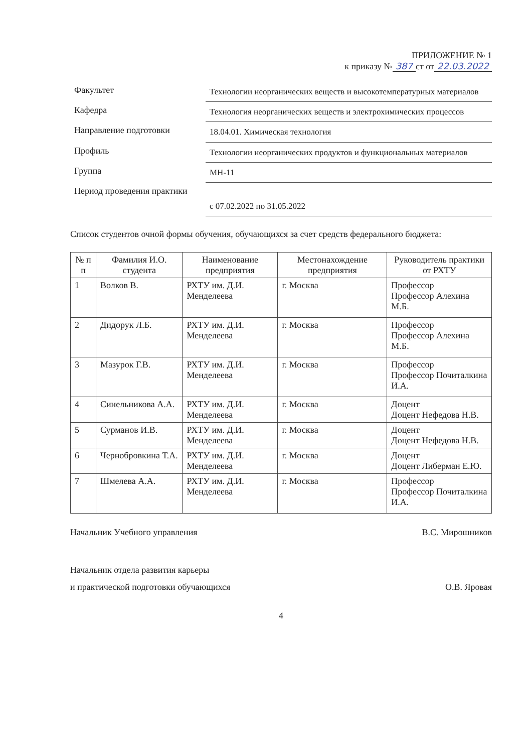ПРИЛОЖЕНИЕ № 1
к приказу № 387 ст от 22.03.2022
Факультет
Технологии неорганических веществ и высокотемпературных материалов
Кафедра
Технология неорганических веществ и электрохимических процессов
Направление подготовки
18.04.01. Химическая технология
Профиль
Технологии неорганических продуктов и функциональных материалов
Группа
МН-11
Период проведения практики
с 07.02.2022 по 31.05.2022
Список студентов очной формы обучения, обучающихся за счет средств федерального бюджета:
| № п п | Фамилия И.О. студента | Наименование предприятия | Местонахождение предприятия | Руководитель практики от РХТУ |
| --- | --- | --- | --- | --- |
| 1 | Волков В. | РХТУ им. Д.И. Менделеева | г. Москва | Профессор Профессор Алехина М.Б. |
| 2 | Дидорук Л.Б. | РХТУ им. Д.И. Менделеева | г. Москва | Профессор Профессор Алехина М.Б. |
| 3 | Мазурок Г.В. | РХТУ им. Д.И. Менделеева | г. Москва | Профессор Профессор Почиталкина И.А. |
| 4 | Синельникова А.А. | РХТУ им. Д.И. Менделеева | г. Москва | Доцент Доцент Нефедова Н.В. |
| 5 | Сурманов И.В. | РХТУ им. Д.И. Менделеева | г. Москва | Доцент Доцент Нефедова Н.В. |
| 6 | Чернобровкина Т.А. | РХТУ им. Д.И. Менделеева | г. Москва | Доцент Доцент Либерман Е.Ю. |
| 7 | Шмелева А.А. | РХТУ им. Д.И. Менделеева | г. Москва | Профессор Профессор Почиталкина И.А. |
Начальник Учебного управления В.С. Мирошников
Начальник отдела развития карьеры
и практической подготовки обучающихся
О.В. Яровая
4